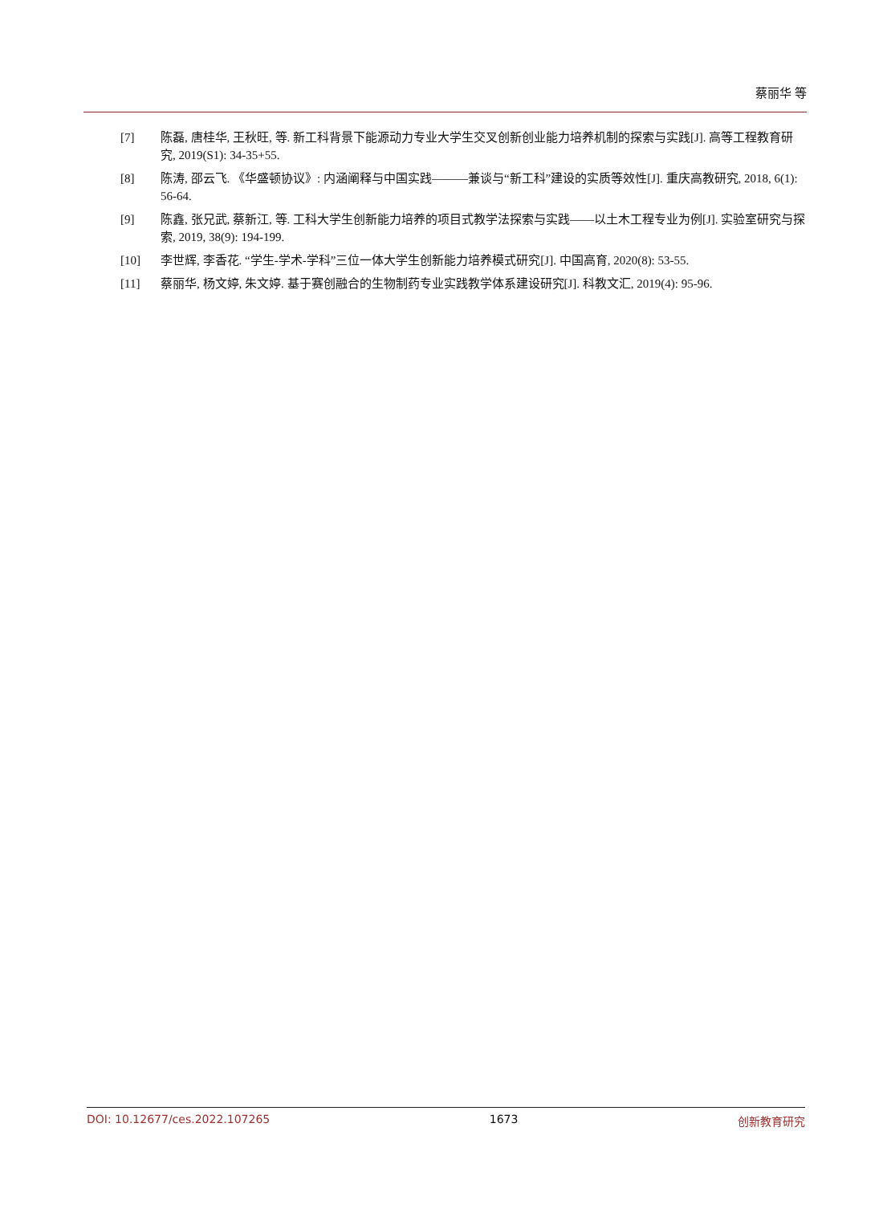蔡丽华 等
[7] 陈磊, 唐桂华, 王秋旺, 等. 新工科背景下能源动力专业大学生交叉创新创业能力培养机制的探索与实践[J]. 高等工程教育研究, 2019(S1): 34-35+55.
[8] 陈涛, 邵云飞. 《华盛顿协议》: 内涵阐释与中国实践———兼谈与“新工科”建设的实质等效性[J]. 重庆高教研究, 2018, 6(1): 56-64.
[9] 陈鑫, 张兄武, 蔡新江, 等. 工科大学生创新能力培养的项目式教学法探索与实践——以土木工程专业为例[J]. 实验室研究与探索, 2019, 38(9): 194-199.
[10] 李世辉, 李香花. “学生-学术-学科”三位一体大学生创新能力培养模式研究[J]. 中国高育, 2020(8): 53-55.
[11] 蔡丽华, 杨文婷, 朱文婷. 基于赛创融合的生物制药专业实践教学体系建设研究[J]. 科教文汇, 2019(4): 95-96.
DOI: 10.12677/ces.2022.107265 1673 创新教育研究